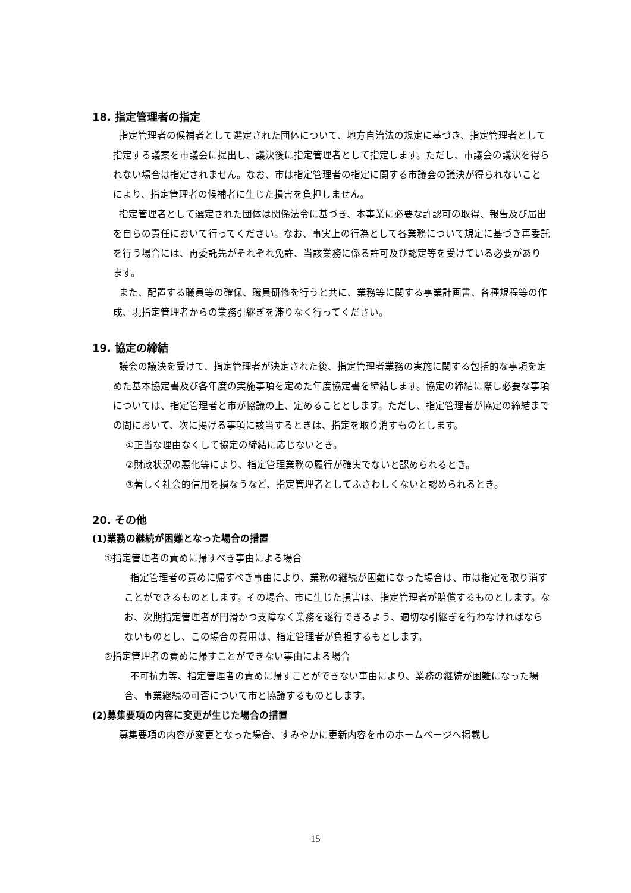18. 指定管理者の指定
指定管理者の候補者として選定された団体について、地方自治法の規定に基づき、指定管理者として指定する議案を市議会に提出し、議決後に指定管理者として指定します。ただし、市議会の議決を得られない場合は指定されません。なお、市は指定管理者の指定に関する市議会の議決が得られないことにより、指定管理者の候補者に生じた損害を負担しません。
指定管理者として選定された団体は関係法令に基づき、本事業に必要な許認可の取得、報告及び届出を自らの責任において行ってください。なお、事実上の行為として各業務について規定に基づき再委託を行う場合には、再委託先がそれぞれ免許、当該業務に係る許可及び認定等を受けている必要があります。
また、配置する職員等の確保、職員研修を行うと共に、業務等に関する事業計画書、各種規程等の作成、現指定管理者からの業務引継ぎを滞りなく行ってください。
19. 協定の締結
議会の議決を受けて、指定管理者が決定された後、指定管理者業務の実施に関する包括的な事項を定めた基本協定書及び各年度の実施事項を定めた年度協定書を締結します。協定の締結に際し必要な事項については、指定管理者と市が協議の上、定めることとします。ただし、指定管理者が協定の締結までの間において、次に掲げる事項に該当するときは、指定を取り消すものとします。
①正当な理由なくして協定の締結に応じないとき。
②財政状況の悪化等により、指定管理業務の履行が確実でないと認められるとき。
③著しく社会的信用を損なうなど、指定管理者としてふさわしくないと認められるとき。
20. その他
(1)業務の継続が困難となった場合の措置
①指定管理者の責めに帰すべき事由による場合
指定管理者の責めに帰すべき事由により、業務の継続が困難になった場合は、市は指定を取り消すことができるものとします。その場合、市に生じた損害は、指定管理者が賠償するものとします。なお、次期指定管理者が円滑かつ支障なく業務を遂行できるよう、適切な引継ぎを行わなければならないものとし、この場合の費用は、指定管理者が負担するもとします。
②指定管理者の責めに帰すことができない事由による場合
不可抗力等、指定管理者の責めに帰すことができない事由により、業務の継続が困難になった場合、事業継続の可否について市と協議するものとします。
(2)募集要項の内容に変更が生じた場合の措置
募集要項の内容が変更となった場合、すみやかに更新内容を市のホームページへ掲載し
15